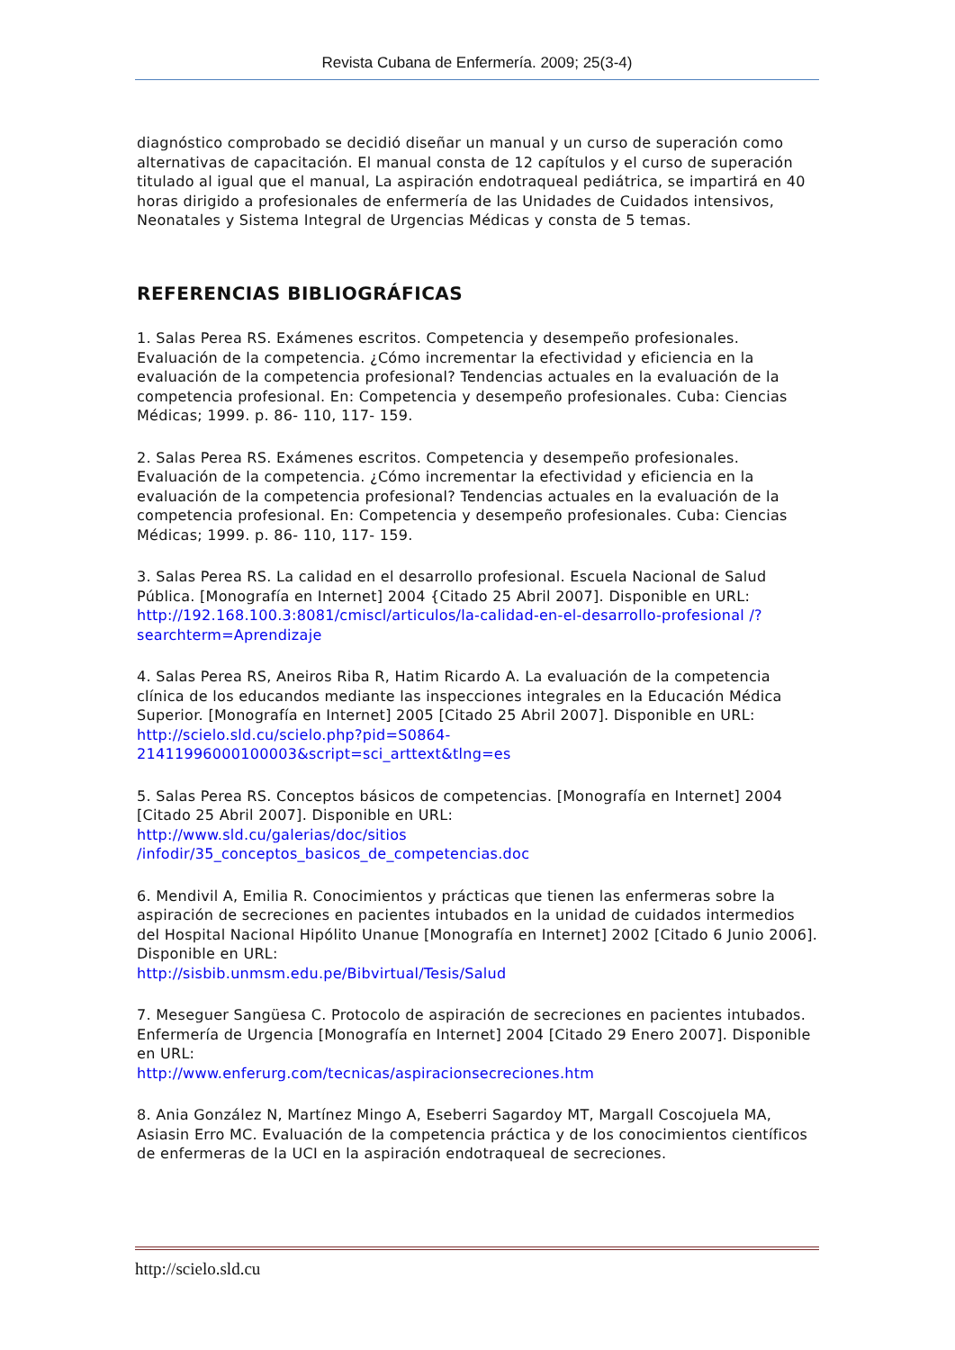Revista Cubana de Enfermería. 2009; 25(3-4)
diagnóstico comprobado se decidió diseñar un manual y un curso de superación como alternativas de capacitación. El manual consta de 12 capítulos y el curso de superación titulado al igual que el manual, La aspiración endotraqueal pediátrica, se impartirá en 40 horas dirigido a profesionales de enfermería de las Unidades de Cuidados intensivos, Neonatales y Sistema Integral de Urgencias Médicas y consta de 5 temas.
REFERENCIAS BIBLIOGRÁFICAS
1. Salas Perea RS. Exámenes escritos. Competencia y desempeño profesionales. Evaluación de la competencia. ¿Cómo incrementar la efectividad y eficiencia en la evaluación de la competencia profesional? Tendencias actuales en la evaluación de la competencia profesional. En: Competencia y desempeño profesionales. Cuba: Ciencias Médicas; 1999. p. 86- 110, 117- 159.
2. Salas Perea RS. Exámenes escritos. Competencia y desempeño profesionales. Evaluación de la competencia. ¿Cómo incrementar la efectividad y eficiencia en la evaluación de la competencia profesional? Tendencias actuales en la evaluación de la competencia profesional. En: Competencia y desempeño profesionales. Cuba: Ciencias Médicas; 1999. p. 86- 110, 117- 159.
3. Salas Perea RS. La calidad en el desarrollo profesional. Escuela Nacional de Salud Pública. [Monografía en Internet] 2004 {Citado 25 Abril 2007]. Disponible en URL: http://192.168.100.3:8081/cmiscl/articulos/la-calidad-en-el-desarrollo-profesional /?searchterm=Aprendizaje
4. Salas Perea RS, Aneiros Riba R, Hatim Ricardo A. La evaluación de la competencia clínica de los educandos mediante las inspecciones integrales en la Educación Médica Superior. [Monografía en Internet] 2005 [Citado 25 Abril 2007]. Disponible en URL: http://scielo.sld.cu/scielo.php?pid=S0864-21411996000100003&script=sci_arttext&tlng=es
5. Salas Perea RS. Conceptos básicos de competencias. [Monografía en Internet] 2004 [Citado 25 Abril 2007]. Disponible en URL:
http://www.sld.cu/galerias/doc/sitios
/infodir/35_conceptos_basicos_de_competencias.doc
6. Mendivil A, Emilia R. Conocimientos y prácticas que tienen las enfermeras sobre la aspiración de secreciones en pacientes intubados en la unidad de cuidados intermedios del Hospital Nacional Hipólito Unanue [Monografía en Internet] 2002 [Citado 6 Junio 2006]. Disponible en URL:
http://sisbib.unmsm.edu.pe/Bibvirtual/Tesis/Salud
7. Meseguer Sangüesa C. Protocolo de aspiración de secreciones en pacientes intubados. Enfermería de Urgencia [Monografía en Internet] 2004 [Citado 29 Enero 2007]. Disponible en URL:
http://www.enferurg.com/tecnicas/aspiracionsecreciones.htm
8. Ania González N, Martínez Mingo A, Eseberri Sagardoy MT, Margall Coscojuela MA, Asiasin Erro MC. Evaluación de la competencia práctica y de los conocimientos científicos de enfermeras de la UCI en la aspiración endotraqueal de secreciones.
http://scielo.sld.cu